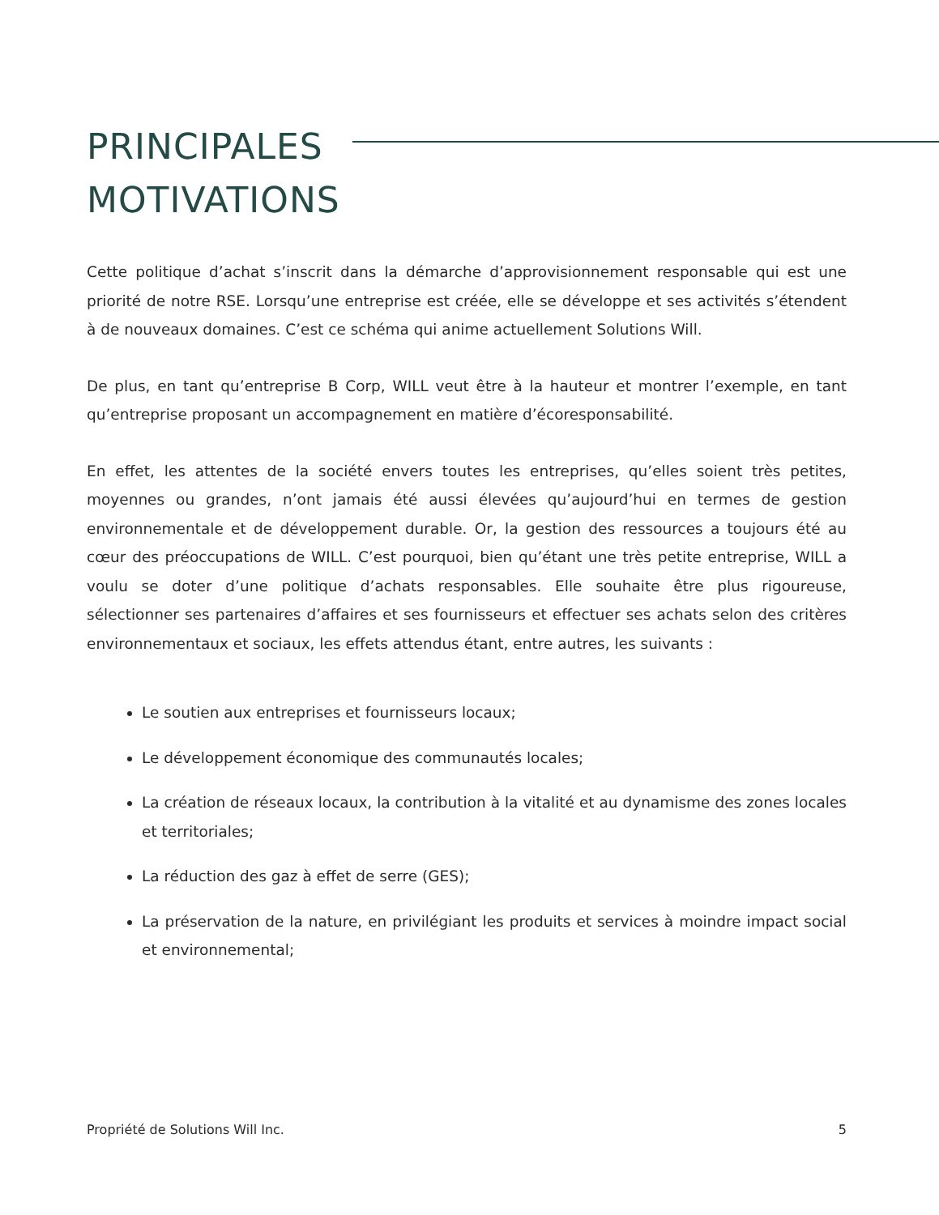PRINCIPALES
MOTIVATIONS
Cette politique d’achat s’inscrit dans la démarche d’approvisionnement responsable qui est une priorité de notre RSE. Lorsqu’une entreprise est créée, elle se développe et ses activités s’étendent à de nouveaux domaines. C’est ce schéma qui anime actuellement Solutions Will.
De plus, en tant qu’entreprise B Corp, WILL veut être à la hauteur et montrer l’exemple, en tant qu’entreprise proposant un accompagnement en matière d’écoresponsabilité.
En effet, les attentes de la société envers toutes les entreprises, qu’elles soient très petites, moyennes ou grandes, n’ont jamais été aussi élevées qu’aujourd’hui en termes de gestion environnementale et de développement durable. Or, la gestion des ressources a toujours été au cœur des préoccupations de WILL. C’est pourquoi, bien qu’étant une très petite entreprise, WILL a voulu se doter d’une politique d’achats responsables. Elle souhaite être plus rigoureuse, sélectionner ses partenaires d’affaires et ses fournisseurs et effectuer ses achats selon des critères environnementaux et sociaux, les effets attendus étant, entre autres, les suivants :
Le soutien aux entreprises et fournisseurs locaux;
Le développement économique des communautés locales;
La création de réseaux locaux, la contribution à la vitalité et au dynamisme des zones locales et territoriales;
La réduction des gaz à effet de serre (GES);
La préservation de la nature, en privilégiant les produits et services à moindre impact social et environnemental;
Propriété de Solutions Will Inc. 5